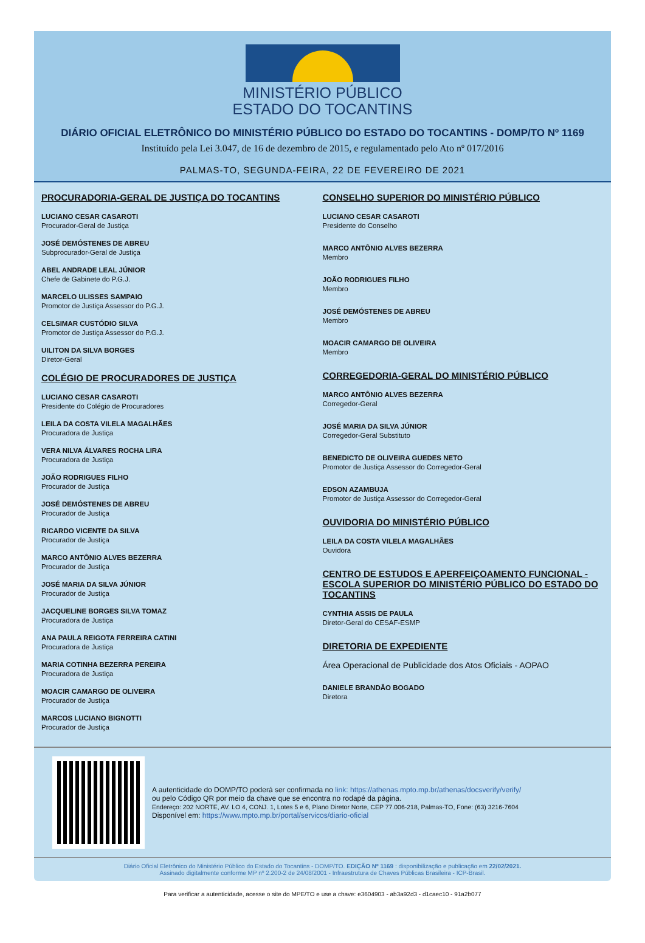MINISTÉRIO PÚBLICO
ESTADO DO TOCANTINS
DIÁRIO OFICIAL ELETRÔNICO DO MINISTÉRIO PÚBLICO DO ESTADO DO TOCANTINS - DOMP/TO Nº 1169
Instituído pela Lei 3.047, de 16 de dezembro de 2015, e regulamentado pelo Ato nº 017/2016
PALMAS-TO, SEGUNDA-FEIRA, 22 DE FEVEREIRO DE 2021
PROCURADORIA-GERAL DE JUSTIÇA DO TOCANTINS
LUCIANO CESAR CASAROTI
Procurador-Geral de Justiça
JOSÉ DEMÓSTENES DE ABREU
Subprocurador-Geral de Justiça
ABEL ANDRADE LEAL JÚNIOR
Chefe de Gabinete do P.G.J.
MARCELO ULISSES SAMPAIO
Promotor de Justiça Assessor do P.G.J.
CELSIMAR CUSTÓDIO SILVA
Promotor de Justiça Assessor do P.G.J.
UILITON DA SILVA BORGES
Diretor-Geral
COLÉGIO DE PROCURADORES DE JUSTIÇA
LUCIANO CESAR CASAROTI
Presidente do Colégio de Procuradores
LEILA DA COSTA VILELA MAGALHÃES
Procuradora de Justiça
VERA NILVA ÁLVARES ROCHA LIRA
Procuradora de Justiça
JOÃO RODRIGUES FILHO
Procurador de Justiça
JOSÉ DEMÓSTENES DE ABREU
Procurador de Justiça
RICARDO VICENTE DA SILVA
Procurador de Justiça
MARCO ANTÔNIO ALVES BEZERRA
Procurador de Justiça
JOSÉ MARIA DA SILVA JÚNIOR
Procurador de Justiça
JACQUELINE BORGES SILVA TOMAZ
Procuradora de Justiça
ANA PAULA REIGOTA FERREIRA CATINI
Procuradora de Justiça
MARIA COTINHA BEZERRA PEREIRA
Procuradora de Justiça
MOACIR CAMARGO DE OLIVEIRA
Procurador de Justiça
MARCOS LUCIANO BIGNOTTI
Procurador de Justiça
CONSELHO SUPERIOR DO MINISTÉRIO PÚBLICO
LUCIANO CESAR CASAROTI
Presidente do Conselho
MARCO ANTÔNIO ALVES BEZERRA
Membro
JOÃO RODRIGUES FILHO
Membro
JOSÉ DEMÓSTENES DE ABREU
Membro
MOACIR CAMARGO DE OLIVEIRA
Membro
CORREGEDORIA-GERAL DO MINISTÉRIO PÚBLICO
MARCO ANTÔNIO ALVES BEZERRA
Corregedor-Geral
JOSÉ MARIA DA SILVA JÚNIOR
Corregedor-Geral Substituto
BENEDICTO DE OLIVEIRA GUEDES NETO
Promotor de Justiça Assessor do Corregedor-Geral
EDSON AZAMBUJA
Promotor de Justiça Assessor do Corregedor-Geral
OUVIDORIA DO MINISTÉRIO PÚBLICO
LEILA DA COSTA VILELA MAGALHÃES
Ouvidora
CENTRO DE ESTUDOS E APERFEIÇOAMENTO FUNCIONAL - ESCOLA SUPERIOR DO MINISTÉRIO PÚBLICO DO ESTADO DO TOCANTINS
CYNTHIA ASSIS DE PAULA
Diretor-Geral do CESAF-ESMP
DIRETORIA DE EXPEDIENTE
Área Operacional de Publicidade dos Atos Oficiais - AOPAO
DANIELE BRANDÃO BOGADO
Diretora
A autenticidade do DOMP/TO poderá ser confirmada no link: https://athenas.mpto.mp.br/athenas/docsverify/verify/
ou pelo Código QR por meio da chave que se encontra no rodapé da página.
Endereço: 202 NORTE, AV. LO 4, CONJ. 1, Lotes 5 e 6, Plano Diretor Norte, CEP 77.006-218, Palmas-TO, Fone: (63) 3216-7604
Disponível em: https://www.mpto.mp.br/portal/servicos/diario-oficial
Diário Oficial Eletrônico do Ministério Público do Estado do Tocantins - DOMP/TO. EDIÇÃO Nº 1169 : disponibilização e publicação em 22/02/2021.
Assinado digitalmente conforme MP nº 2.200-2 de 24/08/2001 - Infraestrutura de Chaves Públicas Brasileira - ICP-Brasil.
Para verificar a autenticidade, acesse o site do MPE/TO e use a chave: e3604903 - ab3a92d3 - d1caec10 - 91a2b077